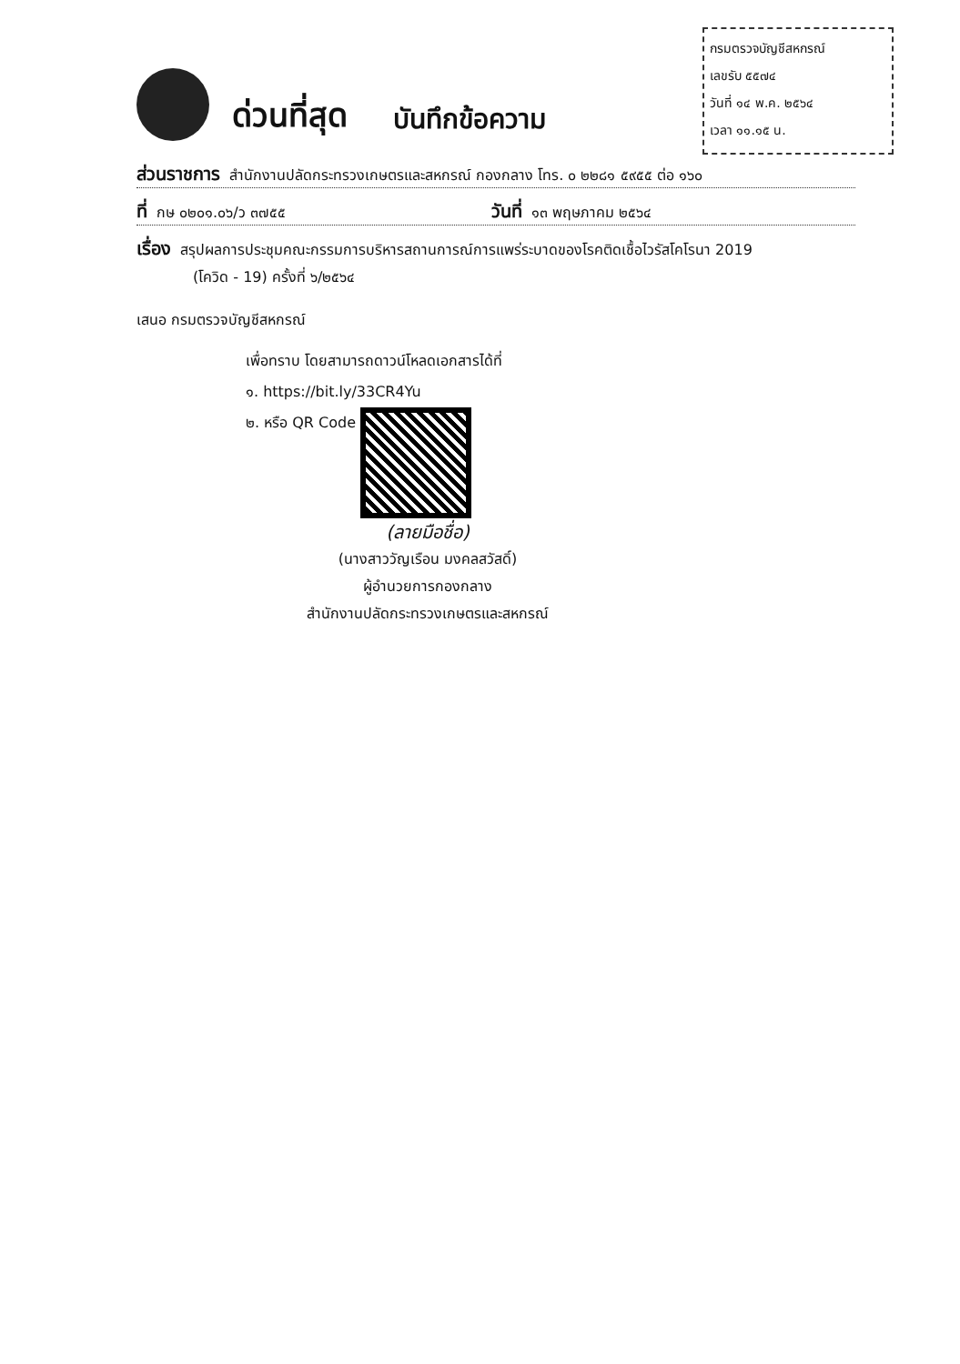กรมตรวจบัญชีสหกรณ์
เลขรับ ๕๕๗๔
วันที่ ๑๔ พ.ค. ๒๕๖๔
เวลา ๑๑.๑๕ น.
ด่วนที่สุด บันทึกข้อความ
ส่วนราชการ สำนักงานปลัดกระทรวงเกษตรและสหกรณ์ กองกลาง โทร. ๐ ๒๒๘๑ ๕๙๕๕ ต่อ ๑๖๐
ที่ กษ ๐๒๐๑.๐๖/ว ๓๗๕๕ วันที่ ๑๓ พฤษภาคม ๒๕๖๔
เรื่อง สรุปผลการประชุมคณะกรรมการบริหารสถานการณ์การแพร่ระบาดของโรคติดเชื้อไวรัสโคโรนา 2019
(โควิด - 19) ครั้งที่ ๖/๒๕๖๔
เสนอ กรมตรวจบัญชีสหกรณ์
เพื่อทราบ โดยสามารถดาวน์โหลดเอกสารได้ที่
๑. https://bit.ly/33CR4Yu
๒. หรือ QR Code
(ลายมือชื่อ)
(นางสาววัญเรือน มงคลสวัสดิ์)
ผู้อำนวยการกองกลาง
สำนักงานปลัดกระทรวงเกษตรและสหกรณ์